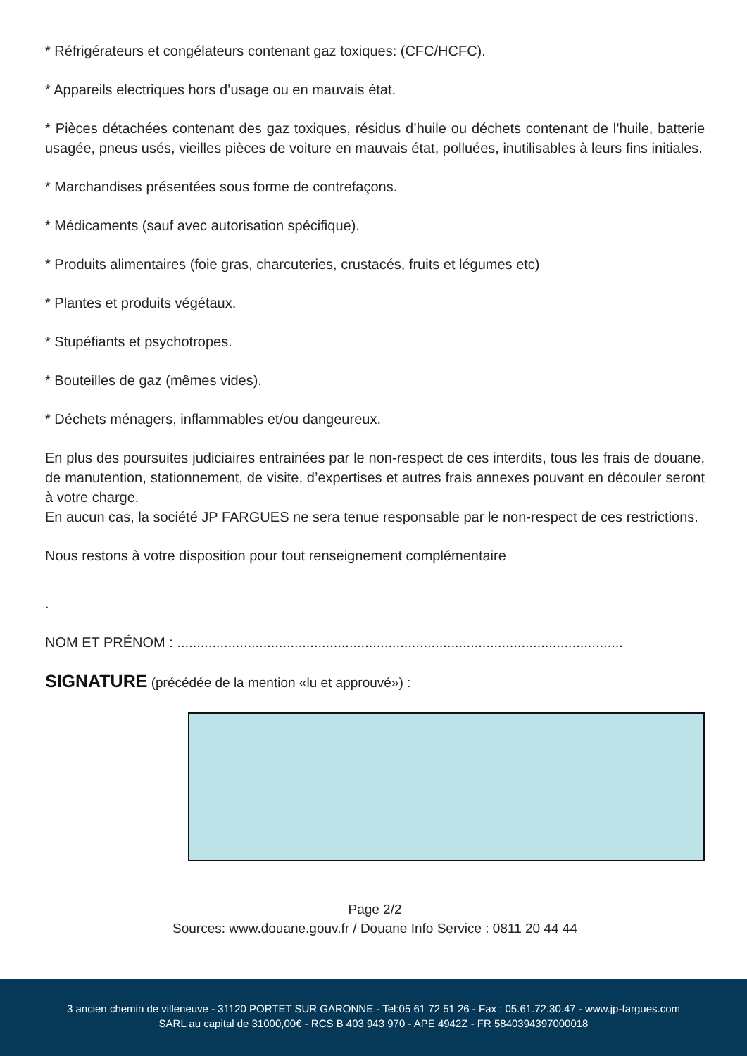* Réfrigérateurs et congélateurs contenant gaz toxiques: (CFC/HCFC).
* Appareils electriques hors d’usage ou en mauvais état.
* Pièces détachées contenant des gaz toxiques, résidus d’huile ou déchets contenant de l’huile, batterie usagée, pneus usés, vieilles pièces de voiture en mauvais état, polluées, inutilisables à leurs fins initiales.
* Marchandises présentées sous forme de contrefaçons.
* Médicaments (sauf avec autorisation spécifique).
* Produits alimentaires (foie gras, charcuteries, crustacés, fruits et légumes etc)
* Plantes et produits végétaux.
* Stupéfiants et psychotropes.
* Bouteilles de gaz (mêmes vides).
* Déchets ménagers, inflammables et/ou dangeureux.
En plus des poursuites judiciaires entrainées par le non-respect de ces interdits, tous les frais de douane, de manutention, stationnement, de visite, d’expertises et autres frais annexes pouvant en découler seront à votre charge.
En aucun cas, la société JP FARGUES ne sera tenue responsable par le non-respect de ces restrictions.
Nous restons à votre disposition pour tout renseignement complémentaire
.
NOM ET PRÉNOM : ..................................................................................................................
SIGNATURE (précédée de la mention «lu et approuvé») :
Page 2/2
Sources: www.douane.gouv.fr / Douane Info Service : 0811 20 44 44
3 ancien chemin de villeneuve - 31120 PORTET SUR GARONNE - Tel:05 61 72 51 26 - Fax : 05.61.72.30.47 - www.jp-fargues.com
SARL au capital de 31000,00€ - RCS B 403 943 970 - APE 4942Z - FR 5840394397000018